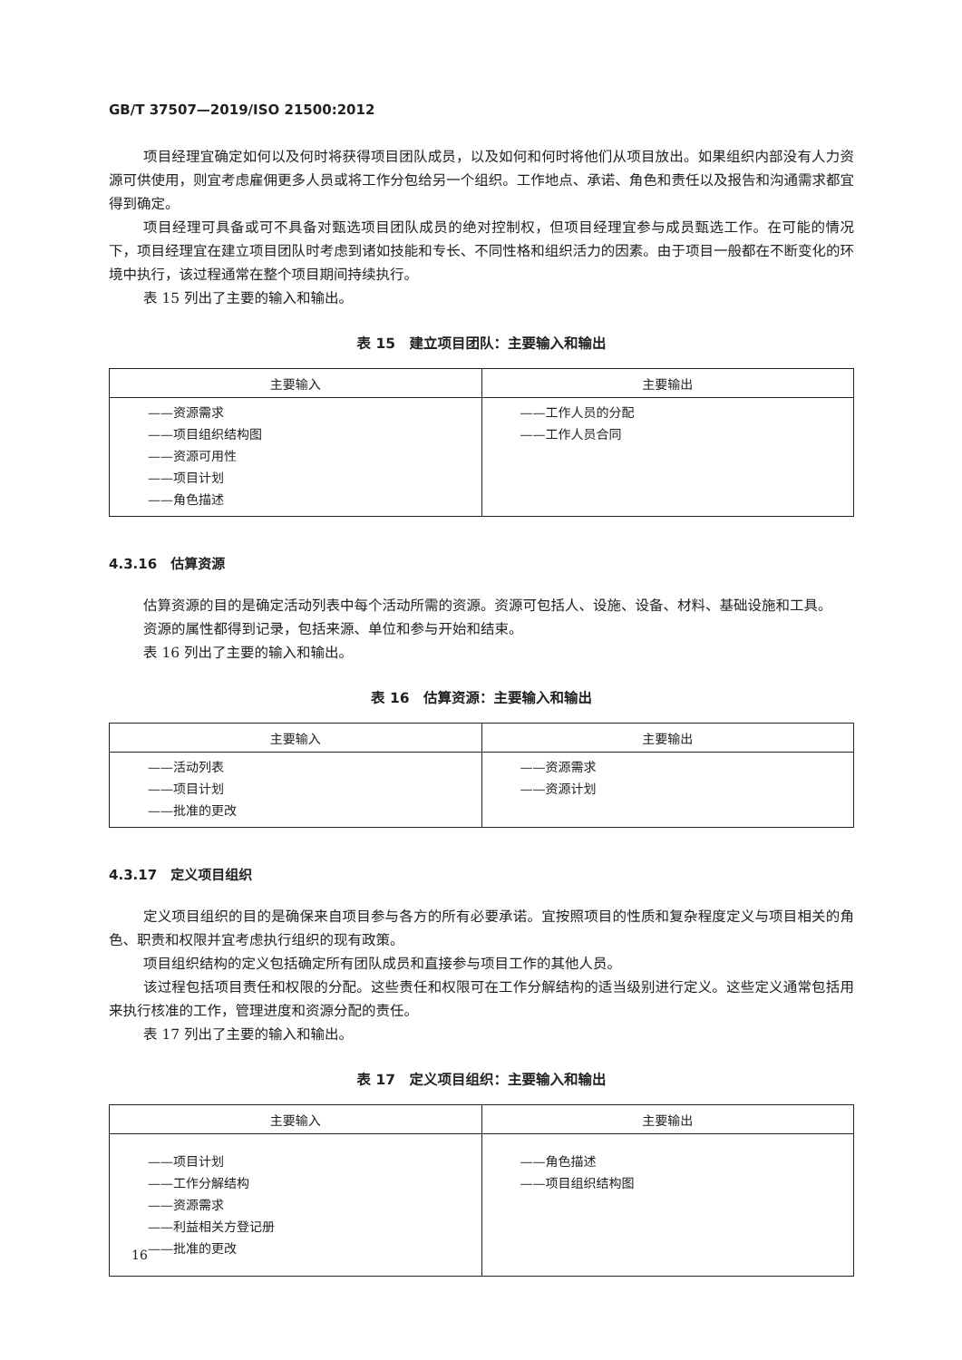GB/T 37507—2019/ISO 21500:2012
项目经理宜确定如何以及何时将获得项目团队成员，以及如何和何时将他们从项目放出。如果组织内部没有人力资源可供使用，则宜考虑雇佣更多人员或将工作分包给另一个组织。工作地点、承诺、角色和责任以及报告和沟通需求都宜得到确定。
项目经理可具备或可不具备对甄选项目团队成员的绝对控制权，但项目经理宜参与成员甄选工作。在可能的情况下，项目经理宜在建立项目团队时考虑到诸如技能和专长、不同性格和组织活力的因素。由于项目一般都在不断变化的环境中执行，该过程通常在整个项目期间持续执行。
表 15 列出了主要的输入和输出。
表 15　建立项目团队：主要输入和输出
| 主要输入 | 主要输出 |
| --- | --- |
| ——资源需求 ——项目组织结构图 ——资源可用性 ——项目计划 ——角色描述 | ——工作人员的分配 ——工作人员合同 |
4.3.16　估算资源
估算资源的目的是确定活动列表中每个活动所需的资源。资源可包括人、设施、设备、材料、基础设施和工具。
资源的属性都得到记录，包括来源、单位和参与开始和结束。
表 16 列出了主要的输入和输出。
表 16　估算资源：主要输入和输出
| 主要输入 | 主要输出 |
| --- | --- |
| ——活动列表 ——项目计划 ——批准的更改 | ——资源需求 ——资源计划 |
4.3.17　定义项目组织
定义项目组织的目的是确保来自项目参与各方的所有必要承诺。宜按照项目的性质和复杂程度定义与项目相关的角色、职责和权限并宜考虑执行组织的现有政策。
项目组织结构的定义包括确定所有团队成员和直接参与项目工作的其他人员。
该过程包括项目责任和权限的分配。这些责任和权限可在工作分解结构的适当级别进行定义。这些定义通常包括用来执行核准的工作，管理进度和资源分配的责任。
表 17 列出了主要的输入和输出。
表 17　定义项目组织：主要输入和输出
| 主要输入 | 主要输出 |
| --- | --- |
| ——项目计划 ——工作分解结构 ——资源需求 ——利益相关方登记册 ——批准的更改 | ——角色描述 ——项目组织结构图 |
16